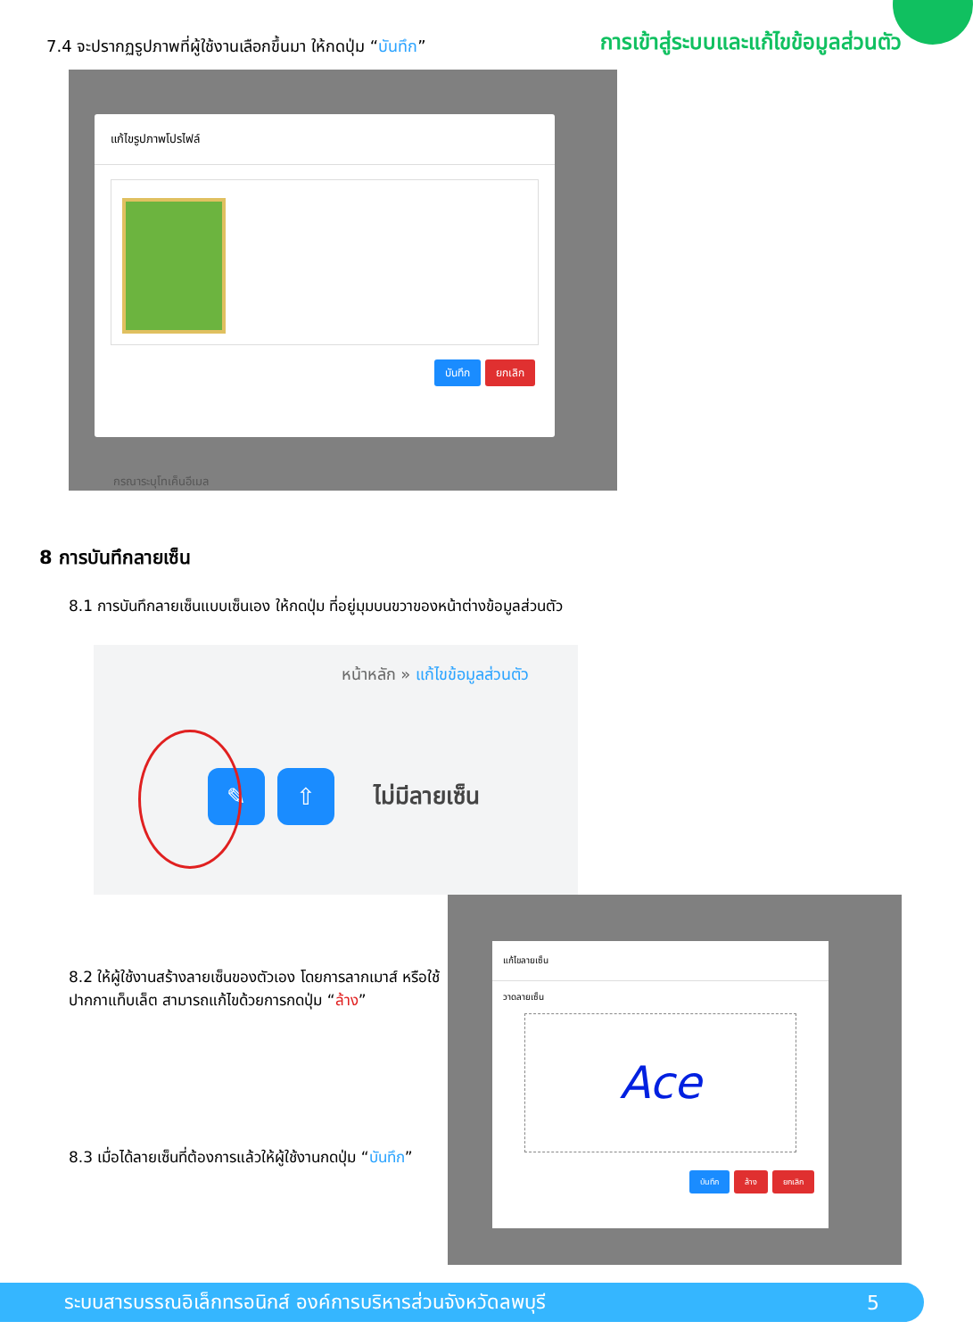7.4 จะปรากฏรูปภาพที่ผู้ใช้งานเลือกขึ้นมา ให้กดปุ่ม “บันทึก”
การเข้าสู่ระบบและแก้ไขข้อมูลส่วนตัว
แก้ไขรูปภาพโปรไฟล์
บันทึก ยกเลิก
กรณาระบุโทเค็นอีเมล
8 การบันทึกลายเซ็น
8.1 การบันทึกลายเซ็นแบบเซ็นเอง ให้กดปุ่ม ที่อยู่มุมบนขวาของหน้าต่างข้อมูลส่วนตัว
หน้าหลัก » แก้ไขข้อมูลส่วนตัว
✎ ⇧
ไม่มีลายเซ็น
8.2 ให้ผู้ใช้งานสร้างลายเซ็นของตัวเอง โดยการลากเมาส์ หรือใช้ปากกาแท็บเล็ต สามารถแก้ไขด้วยการกดปุ่ม “ล้าง”
8.3 เมื่อได้ลายเซ็นที่ต้องการแล้วให้ผู้ใช้งานกดปุ่ม “บันทึก”
แก้ไขลายเซ็น
วาดลายเซ็น
Ace
บันทึก ล้าง ยกเลิก
ระบบสารบรรณอิเล็กทรอนิกส์ องค์การบริหารส่วนจังหวัดลพบุรี 5